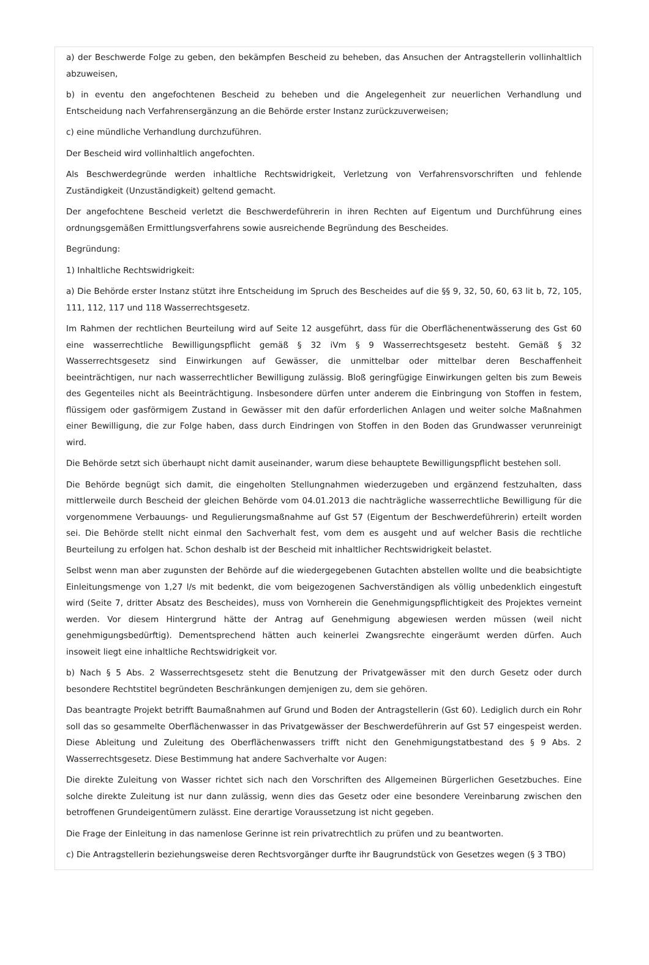a) der Beschwerde Folge zu geben, den bekämpfen Bescheid zu beheben, das Ansuchen der Antragstellerin vollinhaltlich abzuweisen,
b) in eventu den angefochtenen Bescheid zu beheben und die Angelegenheit zur neuerlichen Verhandlung und Entscheidung nach Verfahrensergänzung an die Behörde erster Instanz zurückzuverweisen;
c) eine mündliche Verhandlung durchzuführen.
Der Bescheid wird vollinhaltlich angefochten.
Als Beschwerdegründe werden inhaltliche Rechtswidrigkeit, Verletzung von Verfahrensvorschriften und fehlende Zuständigkeit (Unzuständigkeit) geltend gemacht.
Der angefochtene Bescheid verletzt die Beschwerdeführerin in ihren Rechten auf Eigentum und Durchführung eines ordnungsgemäßen Ermittlungsverfahrens sowie ausreichende Begründung des Bescheides.
Begründung:
1) Inhaltliche Rechtswidrigkeit:
a) Die Behörde erster Instanz stützt ihre Entscheidung im Spruch des Bescheides auf die §§ 9, 32, 50, 60, 63 lit b, 72, 105, 111, 112, 117 und 118 Wasserrechtsgesetz.
Im Rahmen der rechtlichen Beurteilung wird auf Seite 12 ausgeführt, dass für die Oberflächenentwässerung des Gst 60 eine wasserrechtliche Bewilligungspflicht gemäß § 32 iVm § 9 Wasserrechtsgesetz besteht. Gemäß § 32 Wasserrechtsgesetz sind Einwirkungen auf Gewässer, die unmittelbar oder mittelbar deren Beschaffenheit beeinträchtigen, nur nach wasserrechtlicher Bewilligung zulässig. Bloß geringfügige Einwirkungen gelten bis zum Beweis des Gegenteiles nicht als Beeinträchtigung. Insbesondere dürfen unter anderem die Einbringung von Stoffen in festem, flüssigem oder gasförmigem Zustand in Gewässer mit den dafür erforderlichen Anlagen und weiter solche Maßnahmen einer Bewilligung, die zur Folge haben, dass durch Eindringen von Stoffen in den Boden das Grundwasser verunreinigt wird.
Die Behörde setzt sich überhaupt nicht damit auseinander, warum diese behauptete Bewilligungspflicht bestehen soll.
Die Behörde begnügt sich damit, die eingeholten Stellungnahmen wiederzugeben und ergänzend festzuhalten, dass mittlerweile durch Bescheid der gleichen Behörde vom 04.01.2013 die nachträgliche wasserrechtliche Bewilligung für die vorgenommene Verbauungs- und Regulierungsmaßnahme auf Gst 57 (Eigentum der Beschwerdeführerin) erteilt worden sei. Die Behörde stellt nicht einmal den Sachverhalt fest, vom dem es ausgeht und auf welcher Basis die rechtliche Beurteilung zu erfolgen hat. Schon deshalb ist der Bescheid mit inhaltlicher Rechtswidrigkeit belastet.
Selbst wenn man aber zugunsten der Behörde auf die wiedergegebenen Gutachten abstellen wollte und die beabsichtigte Einleitungsmenge von 1,27 l/s mit bedenkt, die vom beigezogenen Sachverständigen als völlig unbedenklich eingestuft wird (Seite 7, dritter Absatz des Bescheides), muss von Vornherein die Genehmigungspflichtigkeit des Projektes verneint werden. Vor diesem Hintergrund hätte der Antrag auf Genehmigung abgewiesen werden müssen (weil nicht genehmigungsbedürftig). Dementsprechend hätten auch keinerlei Zwangsrechte eingeräumt werden dürfen. Auch insoweit liegt eine inhaltliche Rechtswidrigkeit vor.
b) Nach § 5 Abs. 2 Wasserrechtsgesetz steht die Benutzung der Privatgewässer mit den durch Gesetz oder durch besondere Rechtstitel begründeten Beschränkungen demjenigen zu, dem sie gehören.
Das beantragte Projekt betrifft Baumaßnahmen auf Grund und Boden der Antragstellerin (Gst 60). Lediglich durch ein Rohr soll das so gesammelte Oberflächenwasser in das Privatgewässer der Beschwerdeführerin auf Gst 57 eingespeist werden. Diese Ableitung und Zuleitung des Oberflächenwassers trifft nicht den Genehmigungstatbestand des § 9 Abs. 2 Wasserrechtsgesetz. Diese Bestimmung hat andere Sachverhalte vor Augen:
Die direkte Zuleitung von Wasser richtet sich nach den Vorschriften des Allgemeinen Bürgerlichen Gesetzbuches. Eine solche direkte Zuleitung ist nur dann zulässig, wenn dies das Gesetz oder eine besondere Vereinbarung zwischen den betroffenen Grundeigentümern zulässt. Eine derartige Voraussetzung ist nicht gegeben.
Die Frage der Einleitung in das namenlose Gerinne ist rein privatrechtlich zu prüfen und zu beantworten.
c) Die Antragstellerin beziehungsweise deren Rechtsvorgänger durfte ihr Baugrundstück von Gesetzes wegen (§ 3 TBO)